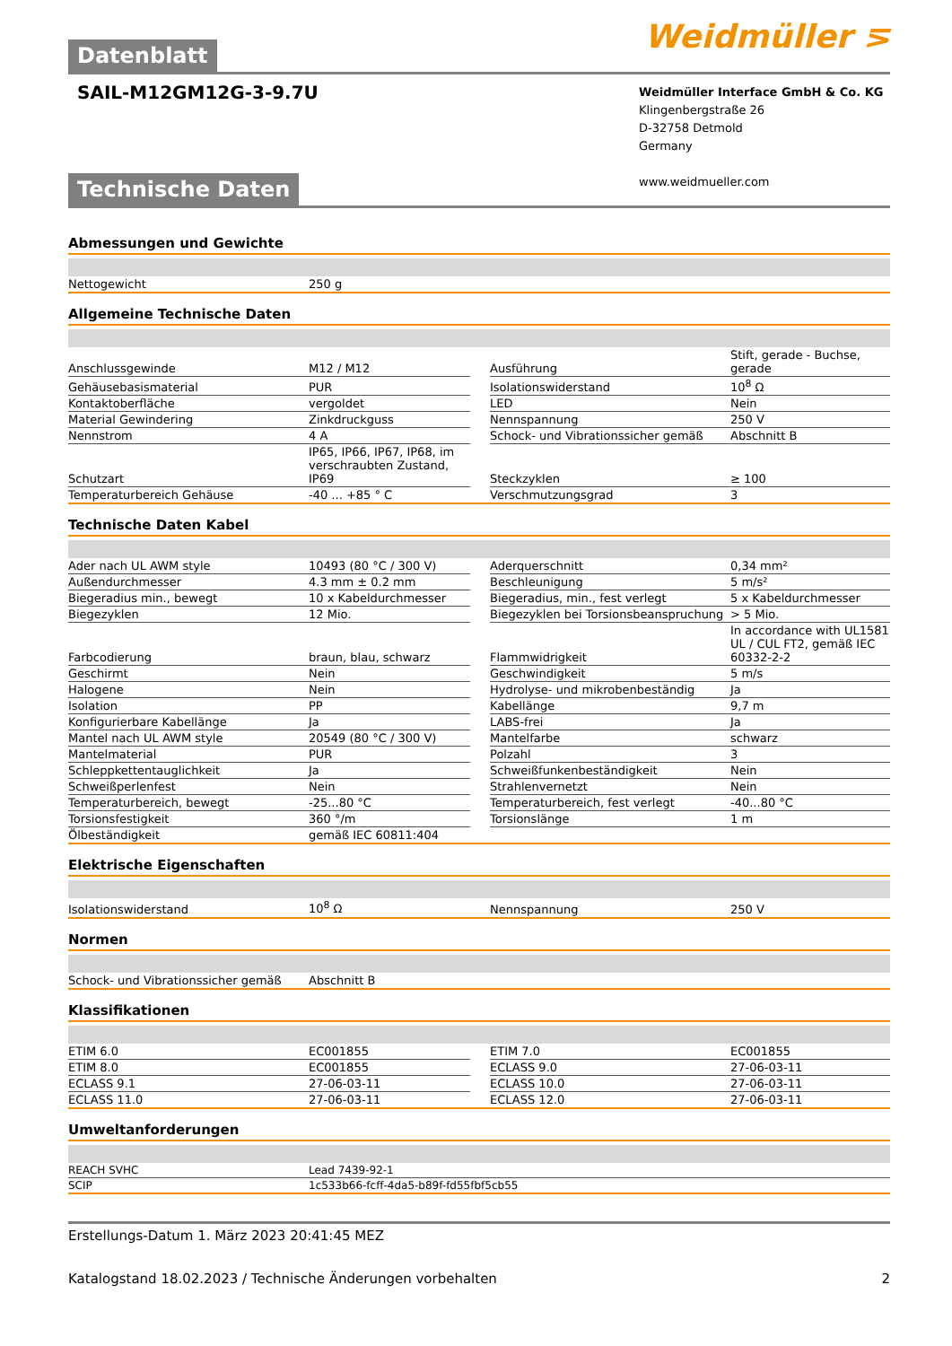Datenblatt
Weidmüller ⋝
SAIL-M12GM12G-3-9.7U
Weidmüller Interface GmbH & Co. KG
Klingenbergstraße 26
D-32758 Detmold
Germany
www.weidmueller.com
Technische Daten
Abmessungen und Gewichte
| Nettogewicht | 250 g |
Allgemeine Technische Daten
| Anschlussgewinde | M12 / M12 | | Ausführung | Stift, gerade - Buchse, gerade |
| Gehäusebasismaterial | PUR | | Isolationswiderstand | 10<sup>8</sup> Ω |
| Kontaktoberfläche | vergoldet | | LED | Nein |
| Material Gewindering | Zinkdruckguss | | Nennspannung | 250 V |
| Nennstrom | 4 A | | Schock- und Vibrationssicher gemäß | Abschnitt B |
| Schutzart | IP65, IP66, IP67, IP68, im verschraubten Zustand, IP69 | | Steckzyklen | ≥ 100 |
| Temperaturbereich Gehäuse | -40 ... +85 ° C | | Verschmutzungsgrad | 3 |
Technische Daten Kabel
| Ader nach UL AWM style | 10493 (80 °C / 300 V) | | Aderquerschnitt | 0,34 mm² |
| Außendurchmesser | 4.3 mm ± 0.2 mm | | Beschleunigung | 5 m/s² |
| Biegeradius min., bewegt | 10 x Kabeldurchmesser | | Biegeradius, min., fest verlegt | 5 x Kabeldurchmesser |
| Biegezyklen | 12 Mio. | | Biegezyklen bei Torsionsbeanspruchung | > 5 Mio. |
| Farbcodierung | braun, blau, schwarz | | Flammwidrigkeit | In accordance with UL1581 UL / CUL FT2, gemäß IEC 60332-2-2 |
| Geschirmt | Nein | | Geschwindigkeit | 5 m/s |
| Halogene | Nein | | Hydrolyse- und mikrobenbeständig | Ja |
| Isolation | PP | | Kabellänge | 9,7 m |
| Konfigurierbare Kabellänge | Ja | | LABS-frei | Ja |
| Mantel nach UL AWM style | 20549 (80 °C / 300 V) | | Mantelfarbe | schwarz |
| Mantelmaterial | PUR | | Polzahl | 3 |
| Schleppkettentauglichkeit | Ja | | Schweißfunkenbeständigkeit | Nein |
| Schweißperlenfest | Nein | | Strahlenvernetzt | Nein |
| Temperaturbereich, bewegt | -25...80 °C | | Temperaturbereich, fest verlegt | -40...80 °C |
| Torsionsfestigkeit | 360 °/m | | Torsionslänge | 1 m |
| Ölbeständigkeit | gemäß IEC 60811:404 | | | |
Elektrische Eigenschaften
| Isolationswiderstand | 10<sup>8</sup> Ω | | Nennspannung | 250 V |
Normen
| Schock- und Vibrationssicher gemäß | Abschnitt B |
Klassifikationen
| ETIM 6.0 | EC001855 | | ETIM 7.0 | EC001855 |
| ETIM 8.0 | EC001855 | | ECLASS 9.0 | 27-06-03-11 |
| ECLASS 9.1 | 27-06-03-11 | | ECLASS 10.0 | 27-06-03-11 |
| ECLASS 11.0 | 27-06-03-11 | | ECLASS 12.0 | 27-06-03-11 |
Umweltanforderungen
| REACH SVHC | Lead 7439-92-1 |
| SCIP | 1c533b66-fcff-4da5-b89f-fd55fbf5cb55 |
Erstellungs-Datum 1. März 2023 20:41:45 MEZ
Katalogstand 18.02.2023 / Technische Änderungen vorbehalten 2